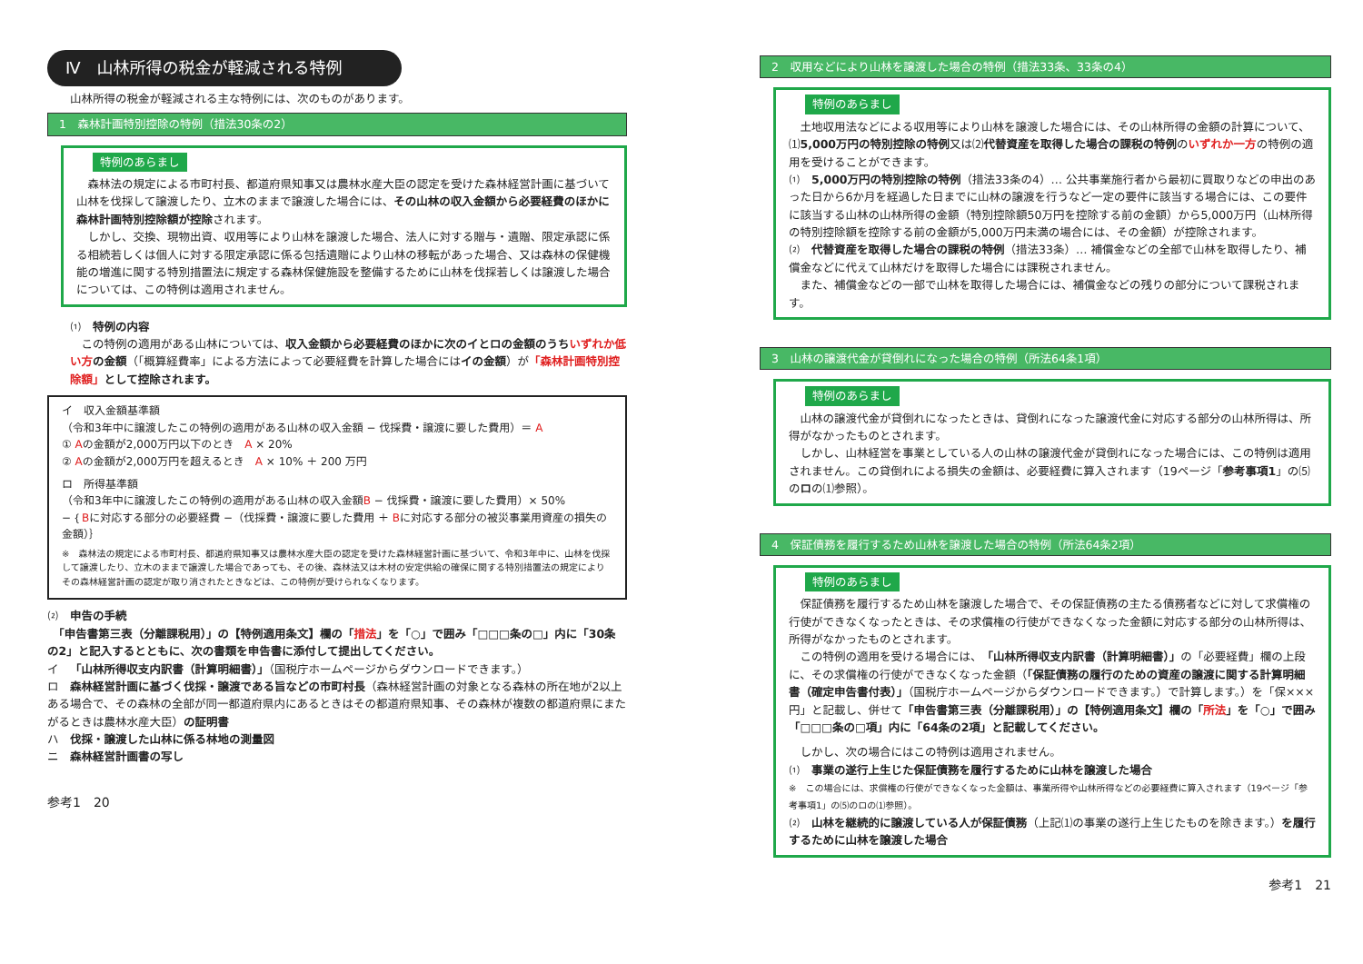Ⅳ　山林所得の税金が軽減される特例
山林所得の税金が軽減される主な特例には、次のものがあります。
1　森林計画特別控除の特例（措法30条の2）
特例のあらまし
　森林法の規定による市町村長、都道府県知事又は農林水産大臣の認定を受けた森林経営計画に基づいて山林を伐採して譲渡したり、立木のままで譲渡した場合には、その山林の収入金額から必要経費のほかに森林計画特別控除額が控除されます。
　しかし、交換、現物出資、収用等により山林を譲渡した場合、法人に対する贈与・遺贈、限定承認に係る相続若しくは個人に対する限定承認に係る包括遺贈により山林の移転があった場合、又は森林の保健機能の増進に関する特別措置法に規定する森林保健施設を整備するために山林を伐採若しくは譲渡した場合については、この特例は適用されません。
⑴　特例の内容
　この特例の適用がある山林については、収入金額から必要経費のほかに次のイとロの金額のうちいずれか低い方の金額（「概算経費率」による方法によって必要経費を計算した場合にはイの金額）が「森林計画特別控除額」として控除されます。
イ　収入金額基準額
（令和3年中に譲渡したこの特例の適用がある山林の収入金額 − 伐採費・譲渡に要した費用）＝ A
① Aの金額が2,000万円以下のとき　A × 20%
② Aの金額が2,000万円を超えるとき　A × 10% ＋ 200 万円
ロ　所得基準額
（令和3年中に譲渡したこの特例の適用がある山林の収入金額B − 伐採費・譲渡に要した費用）× 50%
−｛Bに対応する部分の必要経費 −（伐採費・譲渡に要した費用 ＋ Bに対応する部分の被災事業用資産の損失の金額）｝
※　森林法の規定による市町村長、都道府県知事又は農林水産大臣の認定を受けた森林経営計画に基づいて、令和3年中に、山林を伐採して譲渡したり、立木のままで譲渡した場合であっても、その後、森林法又は木材の安定供給の確保に関する特別措置法の規定によりその森林経営計画の認定が取り消されたときなどは、この特例が受けられなくなります。
⑵　申告の手続
　「申告書第三表（分離課税用）」の【特例適用条文】欄の「措法」を「○」で囲み「□□□条の□」内に「30条の2」と記入するとともに、次の書類を申告書に添付して提出してください。
イ　「山林所得収支内訳書（計算明細書）」（国税庁ホームページからダウンロードできます。）
ロ　森林経営計画に基づく伐採・譲渡である旨などの市町村長（森林経営計画の対象となる森林の所在地が2以上ある場合で、その森林の全部が同一都道府県内にあるときはその都道府県知事、その森林が複数の都道府県にまたがるときは農林水産大臣）の証明書
ハ　伐採・譲渡した山林に係る林地の測量図
ニ　森林経営計画書の写し
参考1　20
2　収用などにより山林を譲渡した場合の特例（措法33条、33条の4）
特例のあらまし
　土地収用法などによる収用等により山林を譲渡した場合には、その山林所得の金額の計算について、⑴5,000万円の特別控除の特例又は⑵代替資産を取得した場合の課税の特例のいずれか一方の特例の適用を受けることができます。
⑴　5,000万円の特別控除の特例（措法33条の4）… 公共事業施行者から最初に買取りなどの申出のあった日から6か月を経過した日までに山林の譲渡を行うなど一定の要件に該当する場合には、この要件に該当する山林の山林所得の金額（特別控除額50万円を控除する前の金額）から5,000万円（山林所得の特別控除額を控除する前の金額が5,000万円未満の場合には、その金額）が控除されます。
⑵　代替資産を取得した場合の課税の特例（措法33条）… 補償金などの全部で山林を取得したり、補償金などに代えて山林だけを取得した場合には課税されません。
　また、補償金などの一部で山林を取得した場合には、補償金などの残りの部分について課税されます。
3　山林の譲渡代金が貸倒れになった場合の特例（所法64条1項）
特例のあらまし
　山林の譲渡代金が貸倒れになったときは、貸倒れになった譲渡代金に対応する部分の山林所得は、所得がなかったものとされます。
　しかし、山林経営を事業としている人の山林の譲渡代金が貸倒れになった場合には、この特例は適用されません。この貸倒れによる損失の金額は、必要経費に算入されます（19ページ「参考事項1」の⑸のロの⑴参照）。
4　保証債務を履行するため山林を譲渡した場合の特例（所法64条2項）
特例のあらまし
　保証債務を履行するため山林を譲渡した場合で、その保証債務の主たる債務者などに対して求償権の行使ができなくなったときは、その求償権の行使ができなくなった金額に対応する部分の山林所得は、所得がなかったものとされます。
　この特例の適用を受ける場合には、「山林所得収支内訳書（計算明細書）」の「必要経費」欄の上段に、その求償権の行使ができなくなった金額（「保証債務の履行のための資産の譲渡に関する計算明細書（確定申告書付表）」（国税庁ホームページからダウンロードできます。）で計算します。）を「保×××円」と記載し、併せて「申告書第三表（分離課税用）」の【特例適用条文】欄の「所法」を「○」で囲み「□□□条の□項」内に「64条の2項」と記載してください。
　しかし、次の場合にはこの特例は適用されません。
⑴　事業の遂行上生じた保証債務を履行するために山林を譲渡した場合
※　この場合には、求償権の行使ができなくなった金額は、事業所得や山林所得などの必要経費に算入されます（19ページ「参考事項1」の⑸のロの⑴参照）。
⑵　山林を継続的に譲渡している人が保証債務（上記⑴の事業の遂行上生じたものを除きます。）を履行するために山林を譲渡した場合
参考1　21